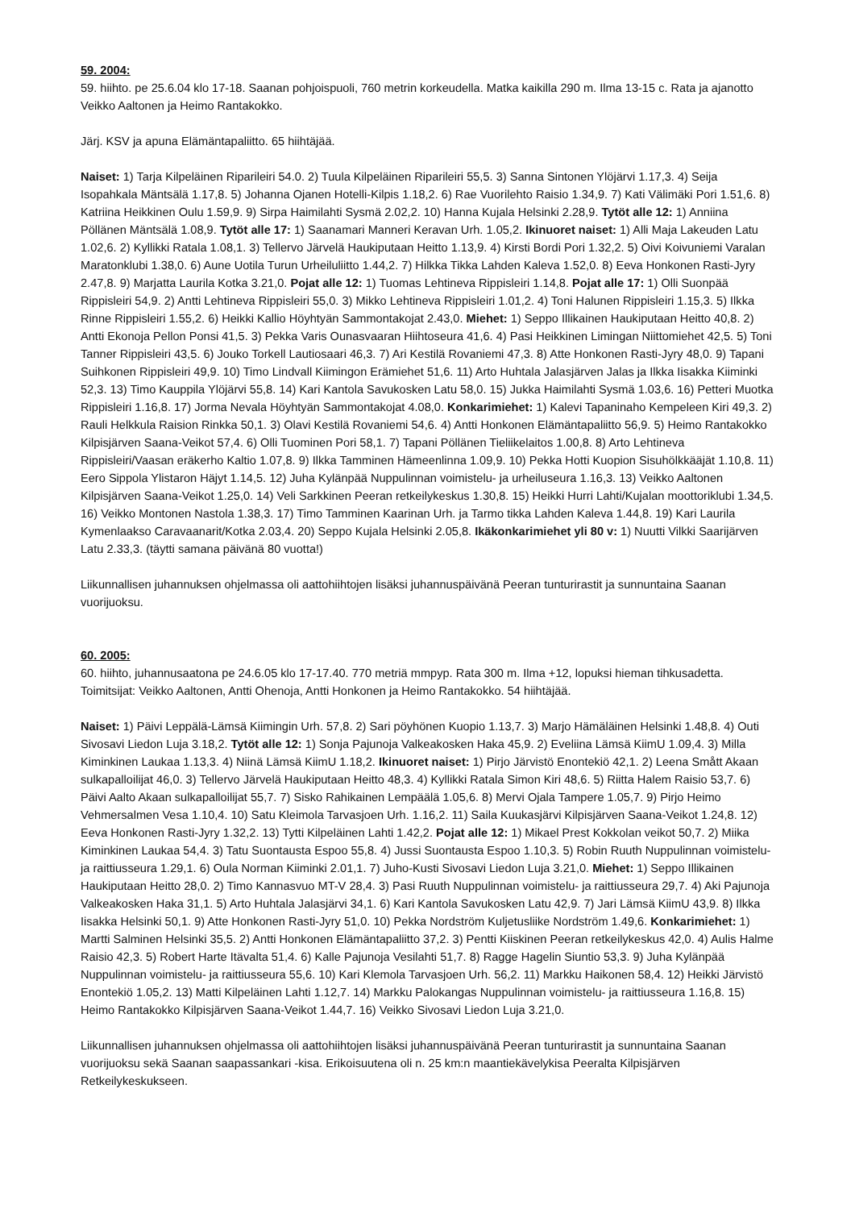59. 2004:
59. hiihto. pe 25.6.04 klo 17-18. Saanan pohjoispuoli, 760 metrin korkeudella. Matka kaikilla 290 m. Ilma 13-15 c. Rata ja ajanotto Veikko Aaltonen ja Heimo Rantakokko.
Järj. KSV ja apuna Elämäntapaliitto. 65 hiihtäjää.
Naiset: 1) Tarja Kilpeläinen Riparileiri 54.0. 2) Tuula Kilpeläinen Riparileiri 55,5. 3) Sanna Sintonen Ylöjärvi 1.17,3. 4) Seija Isopahkala Mäntsälä 1.17,8. 5) Johanna Ojanen Hotelli-Kilpis 1.18,2. 6) Rae Vuorilehto Raisio 1.34,9. 7) Kati Välimäki Pori 1.51,6. 8) Katriina Heikkinen Oulu 1.59,9. 9) Sirpa Haimilahti Sysmä 2.02,2. 10) Hanna Kujala Helsinki 2.28,9. Tytöt alle 12: 1) Anniina Pöllänen Mäntsälä 1.08,9. Tytöt alle 17: 1) Saanamari Manneri Keravan Urh. 1.05,2. Ikinuoret naiset: 1) Alli Maja Lakeuden Latu 1.02,6. 2) Kyllikki Ratala 1.08,1. 3) Tellervo Järvelä Haukiputaan Heitto 1.13,9. 4) Kirsti Bordi Pori 1.32,2. 5) Oivi Koivuniemi Varalan Maratonklubi 1.38,0. 6) Aune Uotila Turun Urheiluliitto 1.44,2. 7) Hilkka Tikka Lahden Kaleva 1.52,0. 8) Eeva Honkonen Rasti-Jyry 2.47,8. 9) Marjatta Laurila Kotka 3.21,0. Pojat alle 12: 1) Tuomas Lehtineva Rippisleiri 1.14,8. Pojat alle 17: 1) Olli Suonpää Rippisleiri 54,9. 2) Antti Lehtineva Rippisleiri 55,0. 3) Mikko Lehtineva Rippisleiri 1.01,2. 4) Toni Halunen Rippisleiri 1.15,3. 5) Ilkka Rinne Rippisleiri 1.55,2. 6) Heikki Kallio Höyhtyän Sammontakojat 2.43,0. Miehet: 1) Seppo Illikainen Haukiputaan Heitto 40,8. 2) Antti Ekonoja Pellon Ponsi 41,5. 3) Pekka Varis Ounasvaaran Hiihtoseura 41,6. 4) Pasi Heikkinen Limingan Niittomiehet 42,5. 5) Toni Tanner Rippisleiri 43,5. 6) Jouko Torkell Lautiosaari 46,3. 7) Ari Kestilä Rovaniemi 47,3. 8) Atte Honkonen Rasti-Jyry 48,0. 9) Tapani Suihkonen Rippisleiri 49,9. 10) Timo Lindvall Kiimingon Erämiehet 51,6. 11) Arto Huhtala Jalasjärven Jalas ja Ilkka Iisakka Kiiminki 52,3. 13) Timo Kauppila Ylöjärvi 55,8. 14) Kari Kantola Savukosken Latu 58,0. 15) Jukka Haimilahti Sysmä 1.03,6. 16) Petteri Muotka Rippisleiri 1.16,8. 17) Jorma Nevala Höyhtyän Sammontakojat 4.08,0. Konkarimiehet: 1) Kalevi Tapaninaho Kempeleen Kiri 49,3. 2) Rauli Helkkula Raision Rinkka 50,1. 3) Olavi Kestilä Rovaniemi 54,6. 4) Antti Honkonen Elämäntapaliitto 56,9. 5) Heimo Rantakokko Kilpisjärven Saana-Veikot 57,4. 6) Olli Tuominen Pori 58,1. 7) Tapani Pöllänen Tieliikelaitos 1.00,8. 8) Arto Lehtineva Rippisleiri/Vaasan eräkerho Kaltio 1.07,8. 9) Ilkka Tamminen Hämeenlinna 1.09,9. 10) Pekka Hotti Kuopion Sisuhölkkääjät 1.10,8. 11) Eero Sippola Ylistaron Häjyt 1.14,5. 12) Juha Kylänpää Nuppulinnan voimistelu- ja urheiluseura 1.16,3. 13) Veikko Aaltonen Kilpisjärven Saana-Veikot 1.25,0. 14) Veli Sarkkinen Peeran retkeilykeskus 1.30,8. 15) Heikki Hurri Lahti/Kujalan moottoriklubi 1.34,5. 16) Veikko Montonen Nastola 1.38,3. 17) Timo Tamminen Kaarinan Urh. ja Tarmo tikka Lahden Kaleva 1.44,8. 19) Kari Laurila Kymenlaakso Caravaanarit/Kotka 2.03,4. 20) Seppo Kujala Helsinki 2.05,8. Ikäkonkarimiehet yli 80 v: 1) Nuutti Vilkki Saarijärven Latu 2.33,3. (täytti samana päivänä 80 vuotta!)
Liikunnallisen juhannuksen ohjelmassa oli aattohiihtojen lisäksi juhannuspäivänä Peeran tunturirastit ja sunnuntaina Saanan vuorijuoksu.
60. 2005:
60. hiihto, juhannusaatona pe 24.6.05 klo 17-17.40. 770 metriä mmpyp. Rata 300 m. Ilma +12, lopuksi hieman tihkusadetta. Toimitsijat: Veikko Aaltonen, Antti Ohenoja, Antti Honkonen ja Heimo Rantakokko. 54 hiihtäjää.
Naiset: 1) Päivi Leppälä-Lämsä Kiimingin Urh. 57,8. 2) Sari pöyhönen Kuopio 1.13,7. 3) Marjo Hämäläinen Helsinki 1.48,8. 4) Outi Sivosavi Liedon Luja 3.18,2. Tytöt alle 12: 1) Sonja Pajunoja Valkeakosken Haka 45,9. 2) Eveliina Lämsä KiimU 1.09,4. 3) Milla Kiminkinen Laukaa 1.13,3. 4) Niinä Lämsä KiimU 1.18,2. Ikinuoret naiset: 1) Pirjo Järvistö Enontekiö 42,1. 2) Leena Smått Akaan sulkapalloilijat 46,0. 3) Tellervo Järvelä Haukiputaan Heitto 48,3. 4) Kyllikki Ratala Simon Kiri 48,6. 5) Riitta Halem Raisio 53,7. 6) Päivi Aalto Akaan sulkapalloilijat 55,7. 7) Sisko Rahikainen Lempäälä 1.05,6. 8) Mervi Ojala Tampere 1.05,7. 9) Pirjo Heimo Vehmersalmen Vesa 1.10,4. 10) Satu Kleimola Tarvasjoen Urh. 1.16,2. 11) Saila Kuukasjärvi Kilpisjärven Saana-Veikot 1.24,8. 12) Eeva Honkonen Rasti-Jyry 1.32,2. 13) Tytti Kilpeläinen Lahti 1.42,2. Pojat alle 12: 1) Mikael Prest Kokkolan veikot 50,7. 2) Miika Kiminkinen Laukaa 54,4. 3) Tatu Suontausta Espoo 55,8. 4) Jussi Suontausta Espoo 1.10,3. 5) Robin Ruuth Nuppulinnan voimistelu- ja raittiusseura 1.29,1. 6) Oula Norman Kiiminki 2.01,1. 7) Juho-Kusti Sivosavi Liedon Luja 3.21,0. Miehet: 1) Seppo Illikainen Haukiputaan Heitto 28,0. 2) Timo Kannasvuo MT-V 28,4. 3) Pasi Ruuth Nuppulinnan voimistelu- ja raittiusseura 29,7. 4) Aki Pajunoja Valkeakosken Haka 31,1. 5) Arto Huhtala Jalasjärvi 34,1. 6) Kari Kantola Savukosken Latu 42,9. 7) Jari Lämsä KiimU 43,9. 8) Ilkka Iisakka Helsinki 50,1. 9) Atte Honkonen Rasti-Jyry 51,0. 10) Pekka Nordström Kuljetusliike Nordström 1.49,6. Konkarimiehet: 1) Martti Salminen Helsinki 35,5. 2) Antti Honkonen Elämäntapaliitto 37,2. 3) Pentti Kiiskinen Peeran retkeilykeskus 42,0. 4) Aulis Halme Raisio 42,3. 5) Robert Harte Itävalta 51,4. 6) Kalle Pajunoja Vesilahti 51,7. 8) Ragge Hagelin Siuntio 53,3. 9) Juha Kylänpää Nuppulinnan voimistelu- ja raittiusseura 55,6. 10) Kari Klemola Tarvasjoen Urh. 56,2. 11) Markku Haikonen 58,4. 12) Heikki Järvistö Enontekiö 1.05,2. 13) Matti Kilpeläinen Lahti 1.12,7. 14) Markku Palokangas Nuppulinnan voimistelu- ja raittiusseura 1.16,8. 15) Heimo Rantakokko Kilpisjärven Saana-Veikot 1.44,7. 16) Veikko Sivosavi Liedon Luja 3.21,0.
Liikunnallisen juhannuksen ohjelmassa oli aattohiihtojen lisäksi juhannuspäivänä Peeran tunturirastit ja sunnuntaina Saanan vuorijuoksu sekä Saanan saapassankari -kisa. Erikoisuutena oli n. 25 km:n maantiekävelykisa Peeralta Kilpisjärven Retkeilykeskukseen.